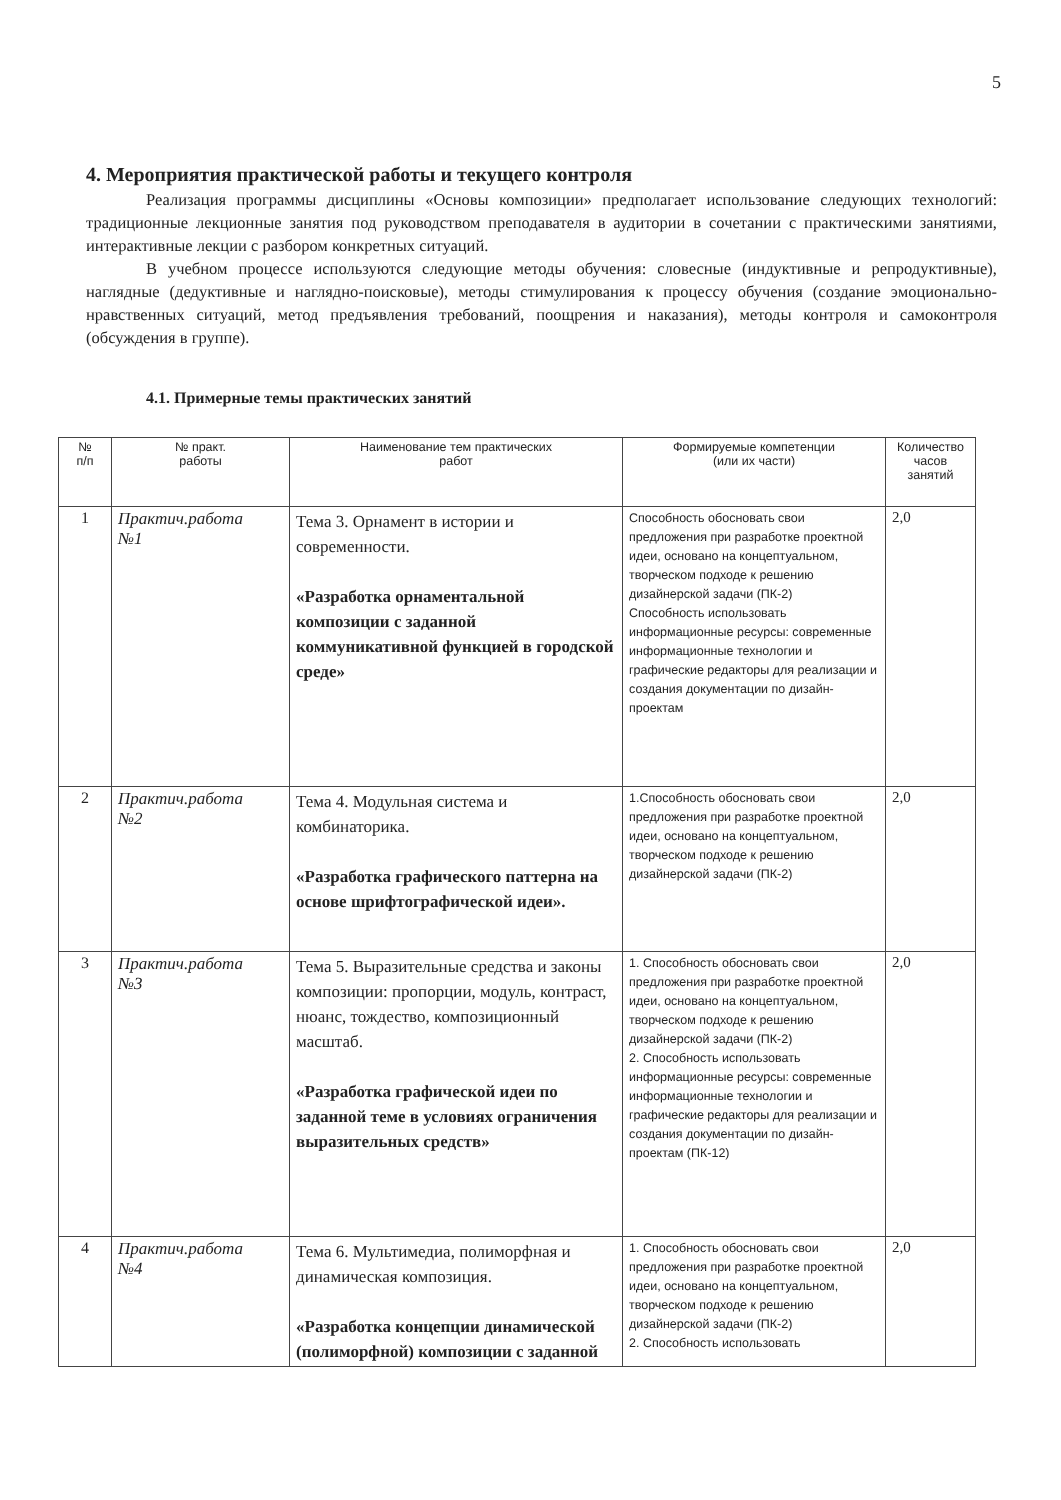5
4. Мероприятия практической работы и текущего контроля
Реализация программы дисциплины «Основы композиции» предполагает использование следующих технологий: традиционные лекционные занятия под руководством преподавателя в аудитории в сочетании с практическими занятиями, интерактивные лекции с разбором конкретных ситуаций.
В учебном процессе используются следующие методы обучения: словесные (индуктивные и репродуктивные), наглядные (дедуктивные и наглядно-поисковые), методы стимулирования к процессу обучения (создание эмоционально-нравственных ситуаций, метод предъявления требований, поощрения и наказания), методы контроля и самоконтроля (обсуждения в группе).
4.1. Примерные темы практических занятий
| № п/п | № практ. работы | Наименование тем практических работ | Формируемые компетенции (или их части) | Количество часов занятий |
| --- | --- | --- | --- | --- |
| 1 | Практич.работа №1 | Тема 3. Орнамент в истории и современности. «Разработка орнаментальной композиции с заданной коммуникативной функцией в городской среде» | Способность обосновать свои предложения при разработке проектной идеи, основано на концептуальном, творческом подходе к решению дизайнерской задачи (ПК-2) Способность использовать информационные ресурсы: современные информационные технологии и графические редакторы для реализации и создания документации по дизайн- проектам | 2,0 |
| 2 | Практич.работа №2 | Тема 4. Модульная система и комбинаторика. «Разработка графического паттерна на основе шрифтографической идеи». | 1.Способность обосновать свои предложения при разработке проектной идеи, основано на концептуальном, творческом подходе к решению дизайнерской задачи (ПК-2) | 2,0 |
| 3 | Практич.работа №3 | Тема 5. Выразительные средства и законы композиции: пропорции, модуль, контраст, нюанс, тождество, композиционный масштаб. «Разработка графической идеи по заданной теме в условиях ограничения выразительных средств» | 1. Способность обосновать свои предложения при разработке проектной идеи, основано на концептуальном, творческом подходе к решению дизайнерской задачи (ПК-2) 2. Способность использовать информационные ресурсы: современные информационные технологии и графические редакторы для реализации и создания документации по дизайн- проектам (ПК-12) | 2,0 |
| 4 | Практич.работа №4 | Тема 6. Мультимедиа, полиморфная и динамическая композиция. «Разработка концепции динамической (полиморфной) композиции с заданной | 1. Способность обосновать свои предложения при разработке проектной идеи, основано на концептуальном, творческом подходе к решению дизайнерской задачи (ПК-2) 2. Способность использовать | 2,0 |